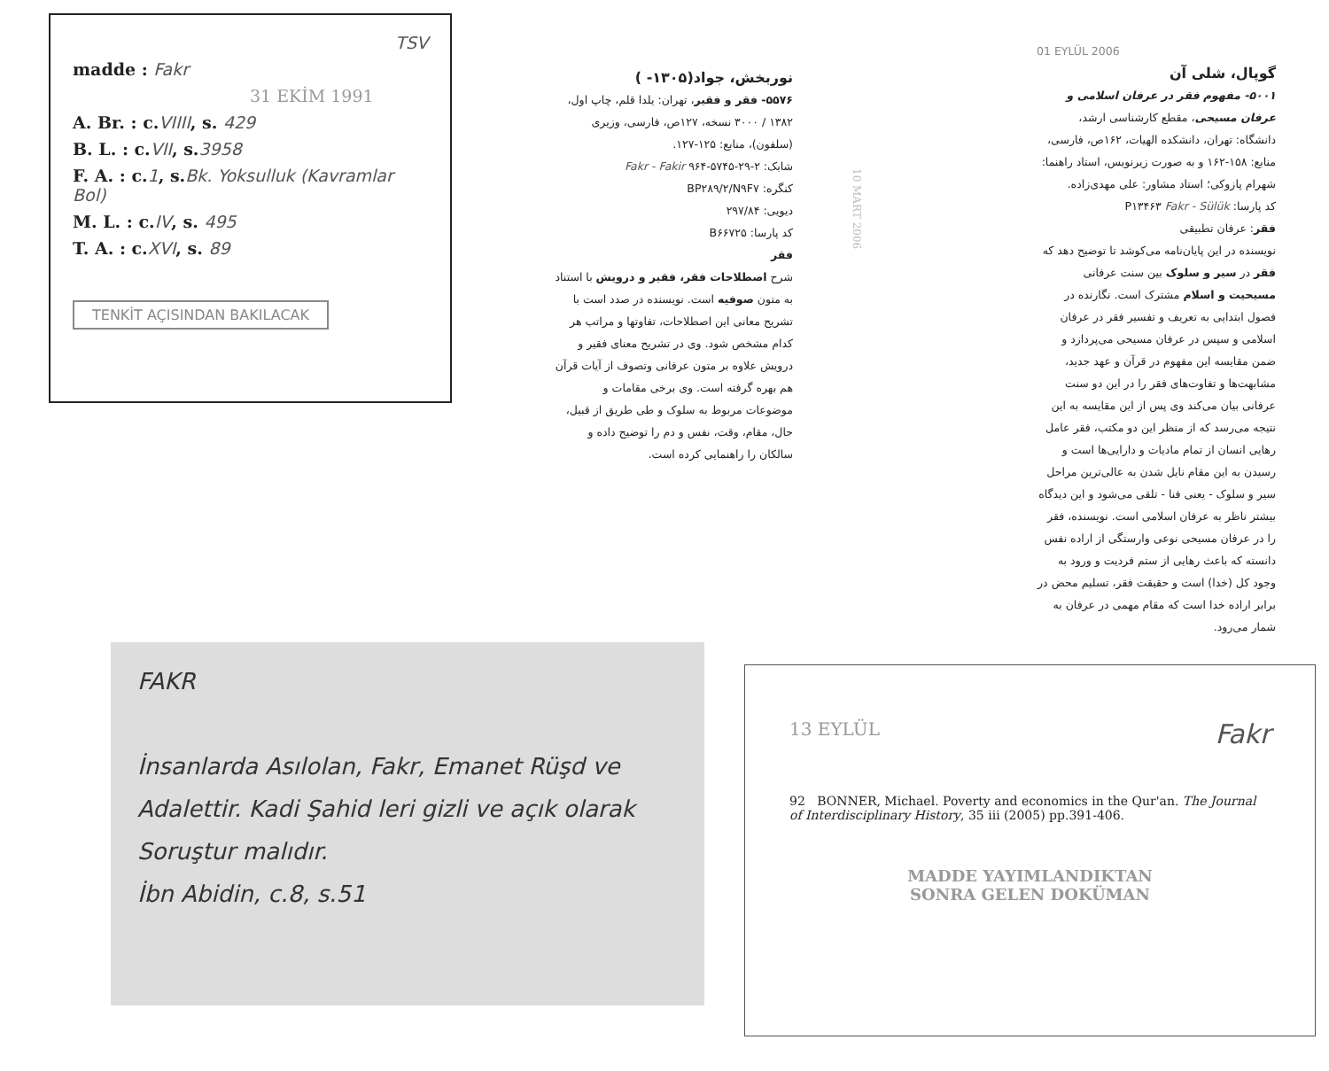TSV
madde : Fakr
31 EKİM 1991
A. Br. : c.VIIII, s. 429
B. L. : c.VII, s.3958
F. A. : c.1, s.Bk. Yoksulluk (Kavramlar Bol)
M. L. : c.IV, s. 495
T. A. : c.XVI, s. 89
TENKİT AÇISINDAN BAKILACAK
نوربخش، جواد(۱۳۰۵- )
۵۵۷۶- فقر و فقیر، تهران: یلدا قلم، چاپ اول، ۱۳۸۲ / ۳۰۰۰ نسخه، ۱۲۷ص، فارسی، وزیری (سلفون)، منابع: ۱۲۵-۱۲۷.
شابک: ۲-۲۹-۵۷۴۵-۹۶۴ Fakr - Fakir
کنگره: BP۲۸۹/۲/N۹F۷
دیویی: ۲۹۷/۸۴
کد پارسا: B۶۶۷۲۵
فقر
شرح اصطلاحات فقر، فقیر و درویش با استناد به متون صوفیه است. نویسنده در صدد است با تشریح معانی این اصطلاحات، تفاوتها و مراتب هر کدام مشخص شود. وی در تشریح معنای فقیر و درویش علاوه بر متون عرفانی وتصوف از آیات قرآن هم بهره گرفته است. وی برخی مقامات و موضوعات مربوط به سلوک و طی طریق از قبیل، حال، مقام، وقت، نفس و دم را توضیح داده و سالکان را راهنمایی کرده است.
10 MART 2006
01 EYLÜL 2006
گوپال، شلی آن
۵۰۰۱- مفهوم فقر در عرفان اسلامی و عرفان مسیحی، مقطع کارشناسی ارشد، دانشگاه: تهران، دانشکده الهیات، ۱۶۲ص، فارسی، منابع: ۱۵۸-۱۶۲ و به صورت زیرنویس، استاد راهنما: شهرام پازوکی؛ استاد مشاور: علی مهدی‌زاده.
کد پارسا: P۱۳۴۶۳ Fakr - Sülük
فقر: عرفان تطبیقی
نویسنده در این پایان‌نامه می‌کوشد تا توضیح دهد که فقر در سیر و سلوک بین سنت عرفانی مسیحیت و اسلام مشترک است. نگارنده در فصول ابتدایی به تعریف و تفسیر فقر در عرفان اسلامی و سپس در عرفان مسیحی می‌پردازد و ضمن مقایسه این مفهوم در قرآن و عهد جدید، مشابهت‌ها و تفاوت‌های فقر را در این دو سنت عرفانی بیان می‌کند وی پس از این مقایسه به این نتیجه می‌رسد که از منظر این دو مکتب، فقر عامل رهایی انسان از تمام مادیات و دارایی‌ها است و رسیدن به این مقام نایل شدن به عالی‌ترین مراحل سیر و سلوک - یعنی فنا - تلقی می‌شود و این دیدگاه بیشتر ناظر به عرفان اسلامی است. نویسنده، فقر را در عرفان مسیحی نوعی وارستگی از اراده نفس دانسته که باعث رهایی از ستم فردیت و ورود به وجود کل (خدا) است و حقیقت فقر، تسلیم محض در برابر اراده خدا است که مقام مهمی در عرفان به شمار می‌رود.
FAKR
İnsanlarda Asılolan, Fakr, Emanet Rüşd ve Adalettir. Kadi Şahid leri gizli ve açık olarak Soruştur malıdır.
İbn Abidin, c.8, s.51
13 EYLÜL Fakr
92 BONNER, Michael. Poverty and economics in the Qur'an. The Journal of Interdisciplinary History, 35 iii (2005) pp.391-406.
MADDE YAYIMLANDIKTAN
SONRA GELEN DOKÜMAN